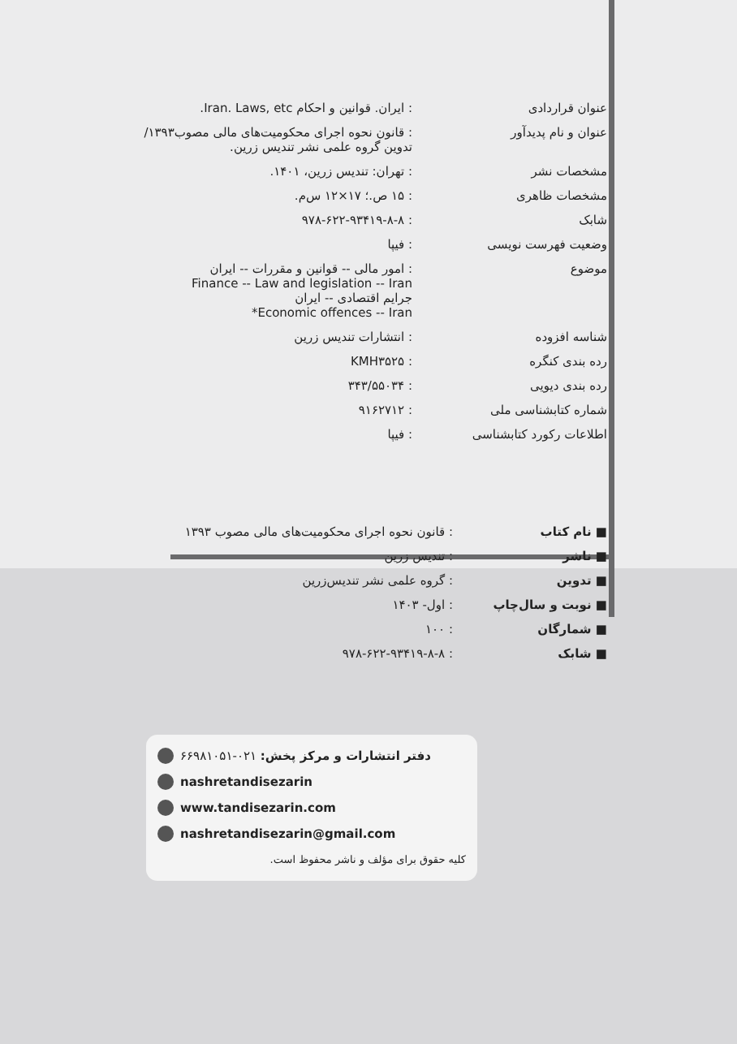| عنوان قراردادی | : ایران. قوانین و احکام Iran. Laws, etc. |
| عنوان و نام پدیدآور | : قانون نحوه اجرای محکومیت‌های مالی مصوب۱۳۹۳/ تدوین گروه علمی نشر تندیس زرین. |
| مشخصات نشر | : تهران: تندیس زرین، ۱۴۰۱. |
| مشخصات ظاهری | : ۱۵ ص.؛ ۱۷×۱۲ س‌م. |
| شابک | : ۹۷۸-۶۲۲-۹۳۴۱۹-۸-۸ |
| وضعیت فهرست نویسی | : فیپا |
| موضوع | : امور مالی -- قوانین و مقررات -- ایران Finance -- Law and legislation -- Iran جرایم اقتصادی -- ایران Economic offences -- Iran* |
| شناسه افزوده | : انتشارات تندیس زرین |
| رده بندی کنگره | : KMH۳۵۲۵ |
| رده بندی دیویی | : ۳۴۳/۵۵۰۳۴ |
| شماره کتابشناسی ملی | : ۹۱۶۲۷۱۲ |
| اطلاعات رکورد کتابشناسی | : فیپا |
| ■ نام کتاب | : قانون نحوه اجرای محکومیت‌های مالی مصوب ۱۳۹۳ |
| ■ ناشر | : تندیس زرین |
| ■ تدوین | : گروه علمی نشر تندیس‌زرین |
| ■ نوبت و سال‌چاپ | : اول- ۱۴۰۳ |
| ■ شمارگان | : ۱۰۰ |
| ■ شابک | : ۹۷۸-۶۲۲-۹۳۴۱۹-۸-۸ |
دفتر انتشارات و مرکز پخش: ۰۲۱-۶۶۹۸۱۰۵۱
nashretandisezarin
www.tandisezarin.com
nashretandisezarin@gmail.com
کلیه حقوق برای مؤلف و ناشر محفوظ است.